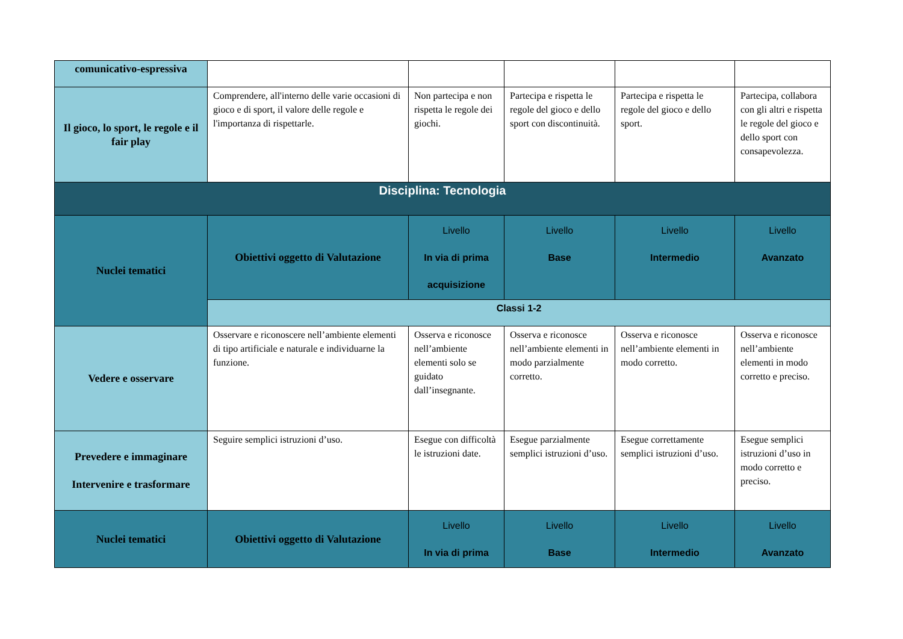| comunicativo-espressiva | | | | | |
| Il gioco, lo sport, le regole e il fair play | Comprendere, all'interno delle varie occasioni di gioco e di sport, il valore delle regole e l'importanza di rispettarle. | Non partecipa e non rispetta le regole dei giochi. | Partecipa e rispetta le regole del gioco e dello sport con discontinuità. | Partecipa e rispetta le regole del gioco e dello sport. | Partecipa, collabora con gli altri e rispetta le regole del gioco e dello sport con consapevolezza. |
| Disciplina: Tecnologia | | | | | |
| Nuclei tematici | Obiettivi oggetto di Valutazione | Livello In via di prima acquisizione | Livello Base | Livello Intermedio | Livello Avanzato |
| | Classi 1-2 | | | | |
| Vedere e osservare | Osservare e riconoscere nell’ambiente elementi di tipo artificiale e naturale e individuarne la funzione. | Osserva e riconosce nell’ambiente elementi solo se guidato dall’insegnante. | Osserva e riconosce nell’ambiente elementi in modo parzialmente corretto. | Osserva e riconosce nell’ambiente elementi in modo corretto. | Osserva e riconosce nell’ambiente elementi in modo corretto e preciso. |
| Prevedere e immaginare Intervenire e trasformare | Seguire semplici istruzioni d’uso. | Esegue con difficoltà le istruzioni date. | Esegue parzialmente semplici istruzioni d’uso. | Esegue correttamente semplici istruzioni d’uso. | Esegue semplici istruzioni d’uso in modo corretto e preciso. |
| Nuclei tematici | Obiettivi oggetto di Valutazione | Livello In via di prima | Livello Base | Livello Intermedio | Livello Avanzato |